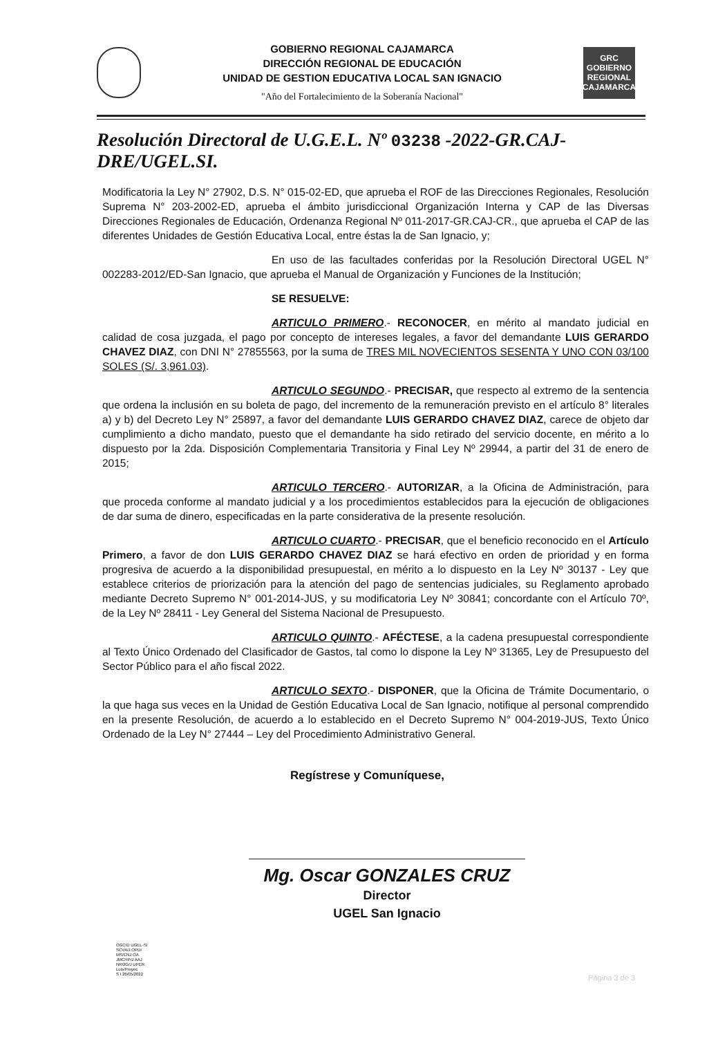GOBIERNO REGIONAL CAJAMARCA
DIRECCIÓN REGIONAL DE EDUCACIÓN
UNIDAD DE GESTION EDUCATIVA LOCAL SAN IGNACIO
"Año del Fortalecimiento de la Soberanía Nacional"
GRC
GOBIERNO REGIONAL
CAJAMARCA
Resolución Directoral de U.G.E.L. Nº 03238 -2022-GR.CAJ-DRE/UGEL.SI.
Modificatoria la Ley N° 27902, D.S. N° 015-02-ED, que aprueba el ROF de las Direcciones Regionales, Resolución Suprema N° 203-2002-ED, aprueba el ámbito jurisdiccional Organización Interna y CAP de las Diversas Direcciones Regionales de Educación, Ordenanza Regional Nº 011-2017-GR.CAJ-CR., que aprueba el CAP de las diferentes Unidades de Gestión Educativa Local, entre éstas la de San Ignacio, y;
En uso de las facultades conferidas por la Resolución Directoral UGEL N° 002283-2012/ED-San Ignacio, que aprueba el Manual de Organización y Funciones de la Institución;
SE RESUELVE:
ARTICULO PRIMERO.- RECONOCER, en mérito al mandato judicial en calidad de cosa juzgada, el pago por concepto de intereses legales, a favor del demandante LUIS GERARDO CHAVEZ DIAZ, con DNI N° 27855563, por la suma de TRES MIL NOVECIENTOS SESENTA Y UNO CON 03/100 SOLES (S/. 3,961.03).
ARTICULO SEGUNDO.- PRECISAR, que respecto al extremo de la sentencia que ordena la inclusión en su boleta de pago, del incremento de la remuneración previsto en el artículo 8° literales a) y b) del Decreto Ley N° 25897, a favor del demandante LUIS GERARDO CHAVEZ DIAZ, carece de objeto dar cumplimiento a dicho mandato, puesto que el demandante ha sido retirado del servicio docente, en mérito a lo dispuesto por la 2da. Disposición Complementaria Transitoria y Final Ley Nº 29944, a partir del 31 de enero de 2015;
ARTICULO TERCERO.- AUTORIZAR, a la Oficina de Administración, para que proceda conforme al mandato judicial y a los procedimientos establecidos para la ejecución de obligaciones de dar suma de dinero, especificadas en la parte considerativa de la presente resolución.
ARTICULO CUARTO.- PRECISAR, que el beneficio reconocido en el Artículo Primero, a favor de don LUIS GERARDO CHAVEZ DIAZ se hará efectivo en orden de prioridad y en forma progresiva de acuerdo a la disponibilidad presupuestal, en mérito a lo dispuesto en la Ley Nº 30137 - Ley que establece criterios de priorización para la atención del pago de sentencias judiciales, su Reglamento aprobado mediante Decreto Supremo N° 001-2014-JUS, y su modificatoria Ley Nº 30841; concordante con el Artículo 70º, de la Ley Nº 28411 - Ley General del Sistema Nacional de Presupuesto.
ARTICULO QUINTO.- AFÉCTESE, a la cadena presupuestal correspondiente al Texto Único Ordenado del Clasificador de Gastos, tal como lo dispone la Ley Nº 31365, Ley de Presupuesto del Sector Público para el año fiscal 2022.
ARTICULO SEXTO.- DISPONER, que la Oficina de Trámite Documentario, o la que haga sus veces en la Unidad de Gestión Educativa Local de San Ignacio, notifique al personal comprendido en la presente Resolución, de acuerdo a lo establecido en el Decreto Supremo N° 004-2019-JUS, Texto Único Ordenado de la Ley N° 27444 – Ley del Procedimiento Administrativo General.
Regístrese y Comuníquese,
Mg. Oscar GONZALES CRUZ
Director
UGEL San Ignacio
OGC/D UGEL-SI
SCVA/J.OPDI
MS/CNJ OA
JMCHP/J AAJ
NRGG/J UPER
Luis/Proyec
S I 26/05/2022
Página 3 de 3